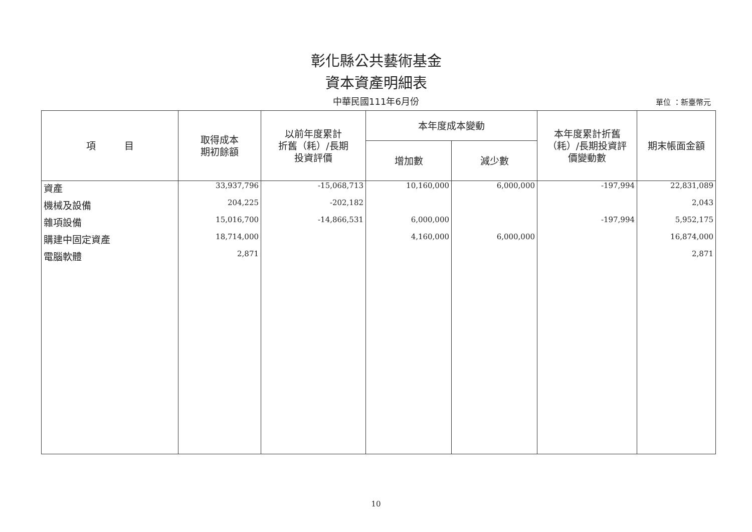彰化縣公共藝術基金
資本資產明細表
中華民國111年6月份
單位 ：新臺幣元
| 項 目 | 取得成本 期初餘額 | 以前年度累計 折舊（耗）/長期 投資評價 | 本年度成本變動 | | 本年度累計折舊 （耗）/長期投資評 價變動數 | 期末帳面金額 |
| --- | --- | --- | --- | --- | --- | --- |
| | | | 增加數 | 減少數 | | |
| 資產 | 33,937,796 | -15,068,713 | 10,160,000 | 6,000,000 | -197,994 | 22,831,089 |
| 機械及設備 | 204,225 | -202,182 | | | | 2,043 |
| 雜項設備 | 15,016,700 | -14,866,531 | 6,000,000 | | -197,994 | 5,952,175 |
| 購建中固定資產 | 18,714,000 | | 4,160,000 | 6,000,000 | | 16,874,000 |
| 電腦軟體 | 2,871 | | | | | 2,871 |
10